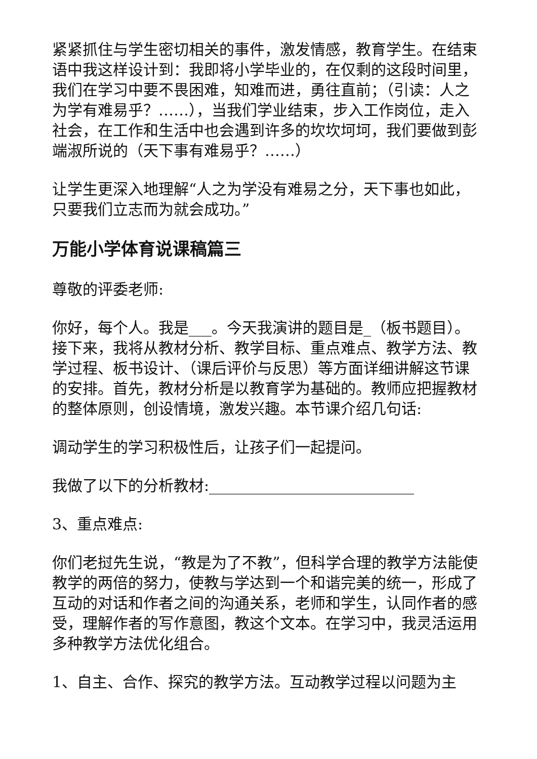紧紧抓住与学生密切相关的事件，激发情感，教育学生。在结束语中我这样设计到：我即将小学毕业的，在仅剩的这段时间里，我们在学习中要不畏困难，知难而进，勇往直前；（引读：人之为学有难易乎？……），当我们学业结束，步入工作岗位，走入社会，在工作和生活中也会遇到许多的坎坎坷坷，我们要做到彭端淑所说的（天下事有难易乎？……）
让学生更深入地理解“人之为学没有难易之分，天下事也如此，只要我们立志而为就会成功。”
万能小学体育说课稿篇三
尊敬的评委老师:
你好，每个人。我是___。今天我演讲的题目是_（板书题目）。接下来，我将从教材分析、教学目标、重点难点、教学方法、教学过程、板书设计、（课后评价与反思）等方面详细讲解这节课的安排。首先，教材分析是以教育学为基础的。教师应把握教材的整体原则，创设情境，激发兴趣。本节课介绍几句话:
调动学生的学习积极性后，让孩子们一起提问。
我做了以下的分析教材:___________________________
3、重点难点:
你们老挝先生说，“教是为了不教”，但科学合理的教学方法能使教学的两倍的努力，使教与学达到一个和谐完美的统一，形成了互动的对话和作者之间的沟通关系，老师和学生，认同作者的感受，理解作者的写作意图，教这个文本。在学习中，我灵活运用多种教学方法优化组合。
1、自主、合作、探究的教学方法。互动教学过程以问题为主